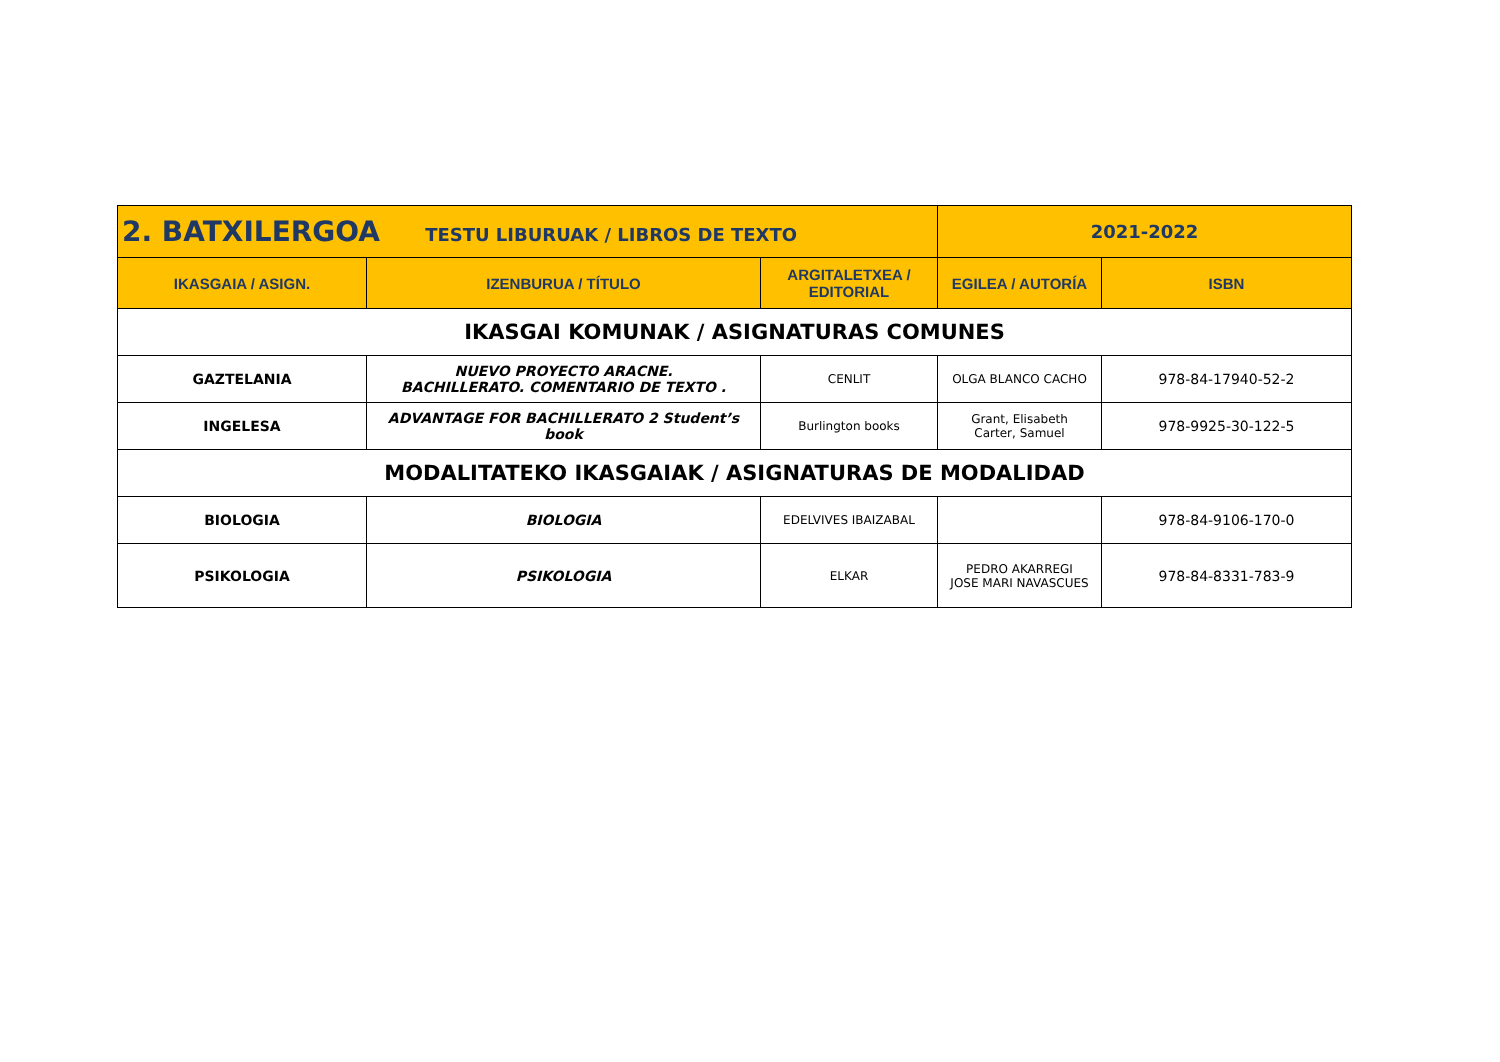| 2. BATXILERGOA TESTU LIBURUAK / LIBROS DE TEXTO | | | 2021-2022 | |
| IKASGAIA / ASIGN. | IZENBURUA / TÍTULO | ARGITALETXEA / EDITORIAL | EGILEA / AUTORÍA | ISBN |
| IKASGAI KOMUNAK / ASIGNATURAS COMUNES | | | | |
| GAZTELANIA | NUEVO PROYECTO ARACNE. BACHILLERATO. COMENTARIO DE TEXTO . | CENLIT | OLGA BLANCO CACHO | 978-84-17940-52-2 |
| INGELESA | ADVANTAGE FOR BACHILLERATO 2 Student’s book | Burlington books | Grant, Elisabeth Carter, Samuel | 978-9925-30-122-5 |
| MODALITATEKO IKASGAIAK / ASIGNATURAS DE MODALIDAD | | | | |
| BIOLOGIA | BIOLOGIA | EDELVIVES IBAIZABAL | | 978-84-9106-170-0 |
| PSIKOLOGIA | PSIKOLOGIA | ELKAR | PEDRO AKARREGI JOSE MARI NAVASCUES | 978-84-8331-783-9 |